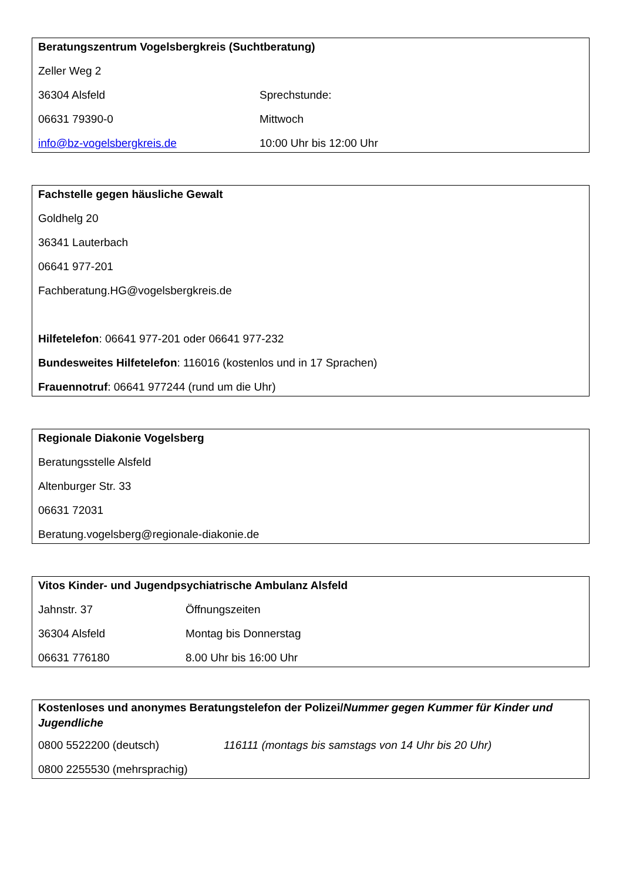Beratungszentrum Vogelsbergkreis (Suchtberatung)
Zeller Weg 2
36304 Alsfeld Sprechstunde:
06631 79390-0 Mittwoch
info@bz-vogelsbergkreis.de 10:00 Uhr bis 12:00 Uhr
Fachstelle gegen häusliche Gewalt
Goldhelg 20
36341 Lauterbach
06641 977-201
Fachberatung.HG@vogelsbergkreis.de
Hilfetelefon: 06641 977-201 oder 06641 977-232
Bundesweites Hilfetelefon: 116016 (kostenlos und in 17 Sprachen)
Frauennotruf: 06641 977244 (rund um die Uhr)
Regionale Diakonie Vogelsberg
Beratungsstelle Alsfeld
Altenburger Str. 33
06631 72031
Beratung.vogelsberg@regionale-diakonie.de
Vitos Kinder- und Jugendpsychiatrische Ambulanz Alsfeld
Jahnstr. 37 Öffnungszeiten
36304 Alsfeld Montag bis Donnerstag
06631 776180 8.00 Uhr bis 16:00 Uhr
Kostenloses und anonymes Beratungstelefon der Polizei/Nummer gegen Kummer für Kinder und Jugendliche
0800 5522200 (deutsch) 116111 (montags bis samstags von 14 Uhr bis 20 Uhr)
0800 2255530 (mehrsprachig)